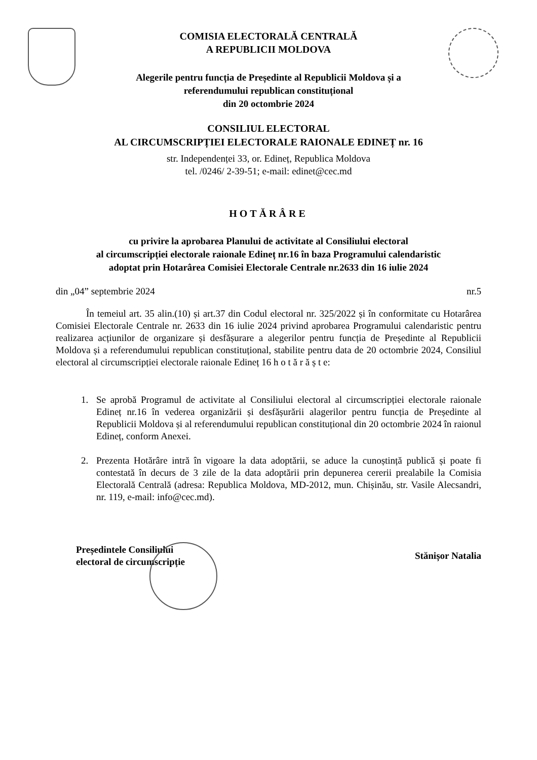COMISIA ELECTORALĂ CENTRALĂ
A REPUBLICII MOLDOVA
Alegerile pentru funcția de Președinte al Republicii Moldova și a
referendumului republican constituțional
din 20 octombrie 2024
CONSILIUL ELECTORAL
AL CIRCUMSCRIPȚIEI ELECTORALE RAIONALE EDINEȚ nr. 16
str. Independenței 33, or. Edineț, Republica Moldova
tel. /0246/ 2-39-51; e-mail: edinet@cec.md
HOTĂRÂRE
cu privire la aprobarea Planului de activitate al Consiliului electoral
al circumscripției electorale raionale Edineț nr.16 în baza Programului calendaristic
adoptat prin Hotarârea Comisiei Electorale Centrale nr.2633 din 16 iulie 2024
din „04” septembrie 2024 nr.5
În temeiul art. 35 alin.(10) și art.37 din Codul electoral nr. 325/2022 și în conformitate cu Hotarârea Comisiei Electorale Centrale nr. 2633 din 16 iulie 2024 privind aprobarea Programului calendaristic pentru realizarea acțiunilor de organizare și desfășurare a alegerilor pentru funcția de Președinte al Republicii Moldova și a referendumului republican constituțional, stabilite pentru data de 20 octombrie 2024, Consiliul electoral al circumscripției electorale raionale Edineț 16 h o t ă r ă ș t e:
1. Se aprobă Programul de activitate al Consiliului electoral al circumscripției electorale raionale Edineț nr.16 în vederea organizării și desfășurării alagerilor pentru funcția de Președinte al Republicii Moldova și al referendumului republican constituțional din 20 octombrie 2024 în raionul Edineț, conform Anexei.
2. Prezenta Hotărâre intră în vigoare la data adoptării, se aduce la cunoștință publică și poate fi contestată în decurs de 3 zile de la data adoptării prin depunerea cererii prealabile la Comisia Electorală Centrală (adresa: Republica Moldova, MD-2012, mun. Chișinău, str. Vasile Alecsandri, nr. 119, e-mail: info@cec.md).
Președintele Consiliului
electoral de circumscripție
Stănișor Natalia